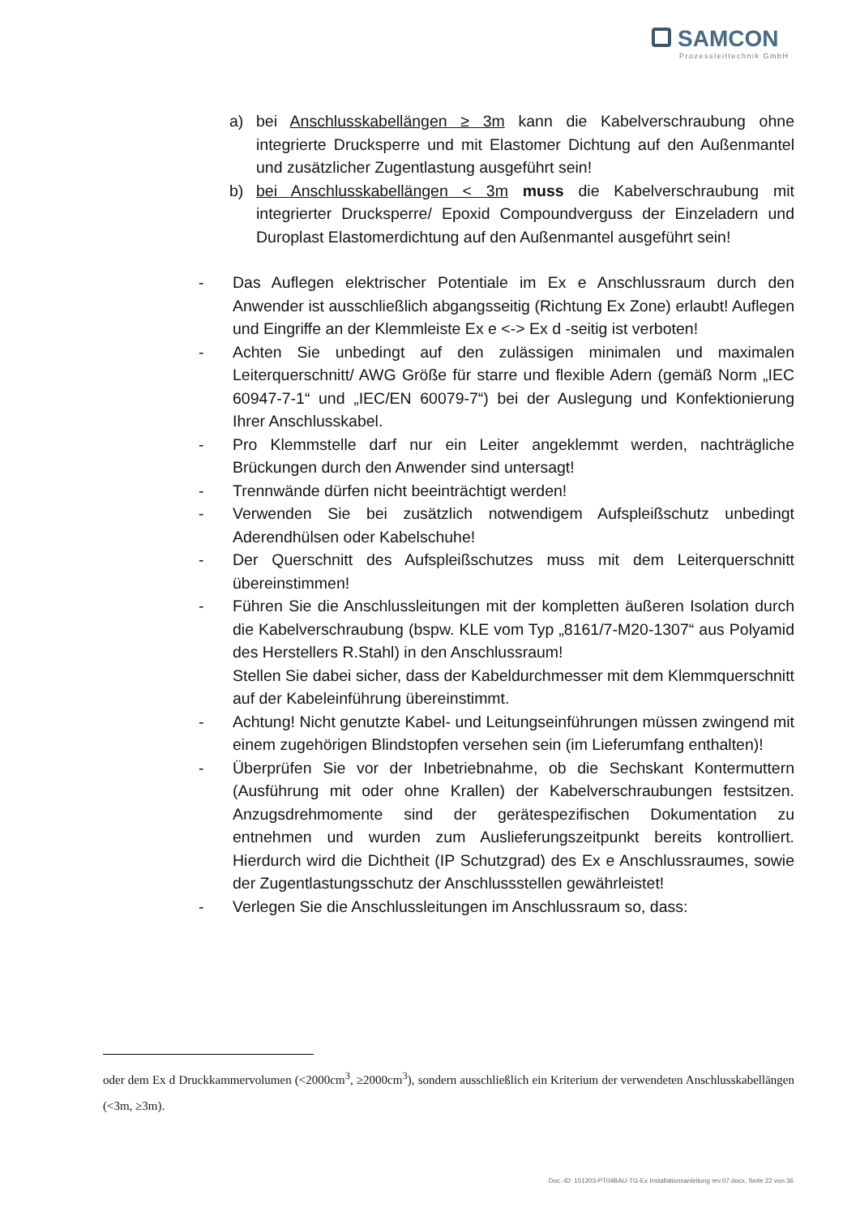SAMCON
Prozessleittechnik GmbH
a) bei Anschlusskabellängen ≥ 3m kann die Kabelverschraubung ohne integrierte Drucksperre und mit Elastomer Dichtung auf den Außenmantel und zusätzlicher Zugentlastung ausgeführt sein!
b) bei Anschlusskabellängen < 3m muss die Kabelverschraubung mit integrierter Drucksperre/ Epoxid Compoundverguss der Einzeladern und Duroplast Elastomerdichtung auf den Außenmantel ausgeführt sein!
- Das Auflegen elektrischer Potentiale im Ex e Anschlussraum durch den Anwender ist ausschließlich abgangsseitig (Richtung Ex Zone) erlaubt! Auflegen und Eingriffe an der Klemmleiste Ex e <-> Ex d -seitig ist verboten!
- Achten Sie unbedingt auf den zulässigen minimalen und maximalen Leiterquerschnitt/ AWG Größe für starre und flexible Adern (gemäß Norm „IEC 60947-7-1“ und „IEC/EN 60079-7“) bei der Auslegung und Konfektionierung Ihrer Anschlusskabel.
- Pro Klemmstelle darf nur ein Leiter angeklemmt werden, nachträgliche Brückungen durch den Anwender sind untersagt!
- Trennwände dürfen nicht beeinträchtigt werden!
- Verwenden Sie bei zusätzlich notwendigem Aufspleißschutz unbedingt Aderendhülsen oder Kabelschuhe!
- Der Querschnitt des Aufspleißschutzes muss mit dem Leiterquerschnitt übereinstimmen!
- Führen Sie die Anschlussleitungen mit der kompletten äußeren Isolation durch die Kabelverschraubung (bspw. KLE vom Typ „8161/7-M20-1307“ aus Polyamid des Herstellers R.Stahl) in den Anschlussraum!
Stellen Sie dabei sicher, dass der Kabeldurchmesser mit dem Klemmquerschnitt auf der Kabeleinführung übereinstimmt.
- Achtung! Nicht genutzte Kabel- und Leitungseinführungen müssen zwingend mit einem zugehörigen Blindstopfen versehen sein (im Lieferumfang enthalten)!
- Überprüfen Sie vor der Inbetriebnahme, ob die Sechskant Kontermuttern (Ausführung mit oder ohne Krallen) der Kabelverschraubungen festsitzen. Anzugsdrehmomente sind der gerätespezifischen Dokumentation zu entnehmen und wurden zum Auslieferungszeitpunkt bereits kontrolliert. Hierdurch wird die Dichtheit (IP Schutzgrad) des Ex e Anschlussraumes, sowie der Zugentlastungsschutz der Anschlussstellen gewährleistet!
- Verlegen Sie die Anschlussleitungen im Anschlussraum so, dass:
oder dem Ex d Druckkammervolumen (<2000cm<sup>3</sup>, ≥2000cm<sup>3</sup>), sondern ausschließlich ein Kriterium der verwendeten Anschlusskabellängen (<3m, ≥3m).
Doc.-ID: 151203-PT04BAU-TG-Ex Installationsanleitung rev.07.docx, Seite 22 von 36